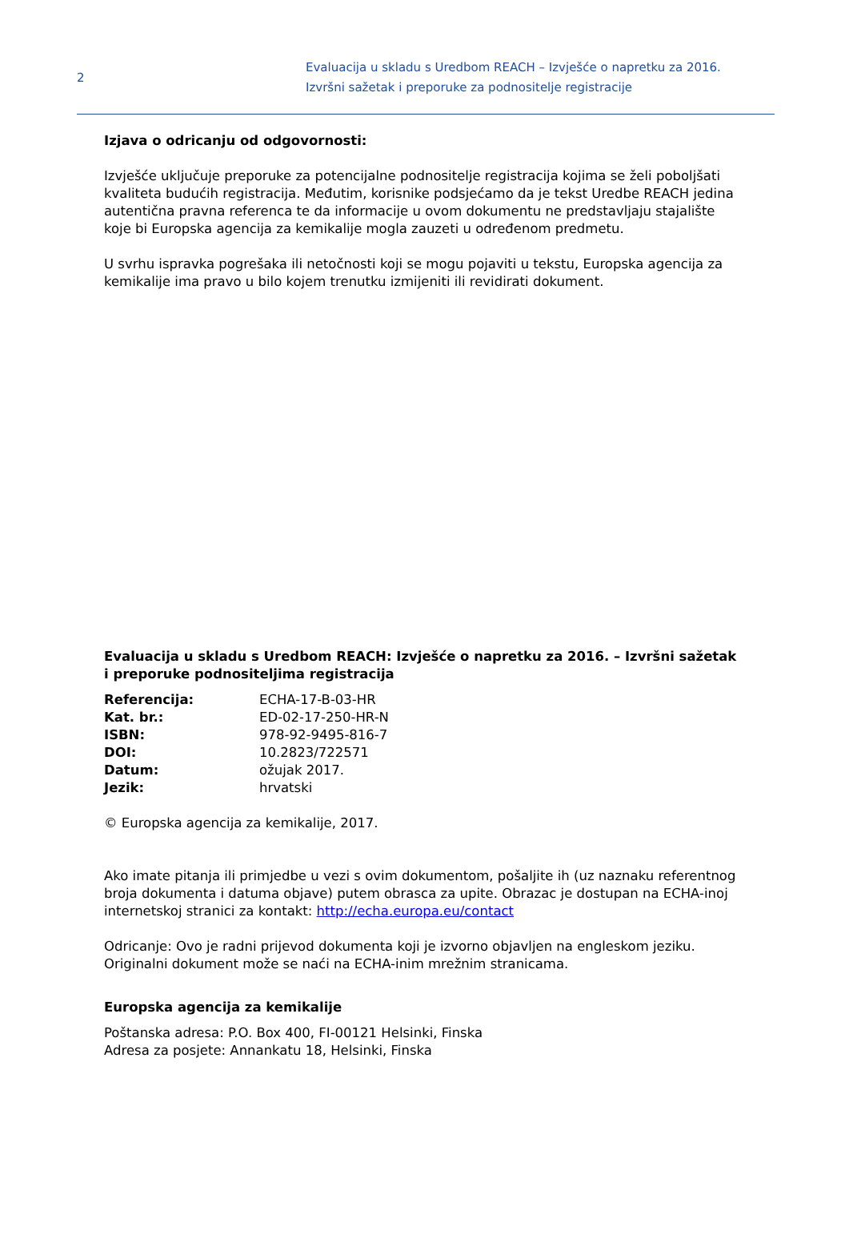2
Evaluacija u skladu s Uredbom REACH – Izvješće o napretku za 2016.
Izvršni sažetak i preporuke za podnositelje registracije
Izjava o odricanju od odgovornosti:
Izvješće uključuje preporuke za potencijalne podnositelje registracija kojima se želi poboljšati kvaliteta budućih registracija. Međutim, korisnike podsjećamo da je tekst Uredbe REACH jedina autentična pravna referenca te da informacije u ovom dokumentu ne predstavljaju stajalište koje bi Europska agencija za kemikalije mogla zauzeti u određenom predmetu.
U svrhu ispravka pogrešaka ili netočnosti koji se mogu pojaviti u tekstu, Europska agencija za kemikalije ima pravo u bilo kojem trenutku izmijeniti ili revidirati dokument.
Evaluacija u skladu s Uredbom REACH: Izvješće o napretku za 2016. – Izvršni sažetak i preporuke podnositeljima registracija
| Referencija: | ECHA-17-B-03-HR |
| Kat. br.: | ED-02-17-250-HR-N |
| ISBN: | 978-92-9495-816-7 |
| DOI: | 10.2823/722571 |
| Datum: | ožujak 2017. |
| Jezik: | hrvatski |
© Europska agencija za kemikalije, 2017.
Ako imate pitanja ili primjedbe u vezi s ovim dokumentom, pošaljite ih (uz naznaku referentnog broja dokumenta i datuma objave) putem obrasca za upite. Obrazac je dostupan na ECHA-inoj internetskoj stranici za kontakt: http://echa.europa.eu/contact
Odricanje: Ovo je radni prijevod dokumenta koji je izvorno objavljen na engleskom jeziku. Originalni dokument može se naći na ECHA-inim mrežnim stranicama.
Europska agencija za kemikalije
Poštanska adresa: P.O. Box 400, FI-00121 Helsinki, Finska
Adresa za posjete: Annankatu 18, Helsinki, Finska